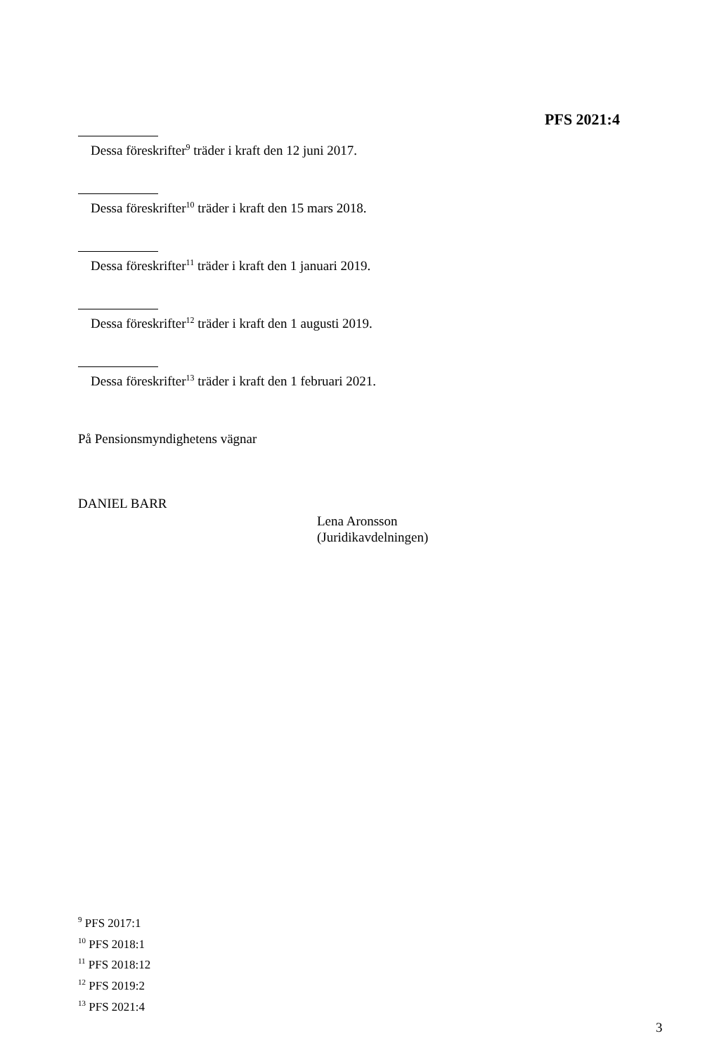PFS 2021:4
Dessa föreskrifter<sup>9</sup> träder i kraft den 12 juni 2017.
Dessa föreskrifter<sup>10</sup> träder i kraft den 15 mars 2018.
Dessa föreskrifter<sup>11</sup> träder i kraft den 1 januari 2019.
Dessa föreskrifter<sup>12</sup> träder i kraft den 1 augusti 2019.
Dessa föreskrifter<sup>13</sup> träder i kraft den 1 februari 2021.
På Pensionsmyndighetens vägnar
DANIEL BARR
Lena Aronsson
(Juridikavdelningen)
<sup>9</sup> PFS 2017:1
<sup>10</sup> PFS 2018:1
<sup>11</sup> PFS 2018:12
<sup>12</sup> PFS 2019:2
<sup>13</sup> PFS 2021:4
3